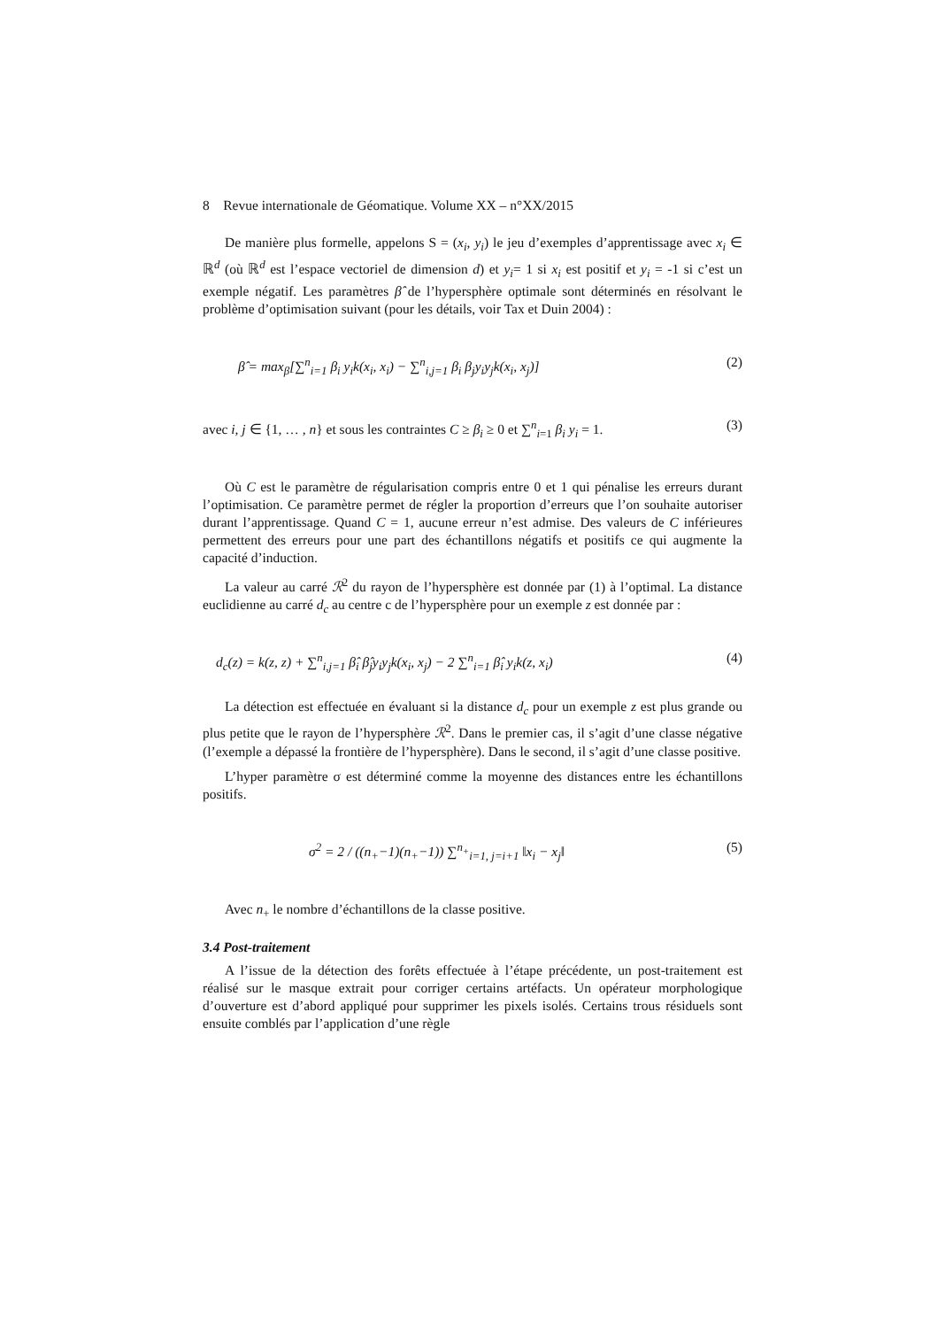8 Revue internationale de Géomatique. Volume XX – n°XX/2015
De manière plus formelle, appelons S = (x<sub>i</sub>, y<sub>i</sub>) le jeu d’exemples d’apprentissage avec x<sub>i</sub> ∈ ℝ<sup>d</sup> (où ℝ<sup>d</sup> est l’espace vectoriel de dimension d) et y<sub>i</sub>= 1 si x<sub>i</sub> est positif et y<sub>i</sub> = -1 si c’est un exemple négatif. Les paramètres β̂ de l’hypersphère optimale sont déterminés en résolvant le problème d’optimisation suivant (pour les détails, voir Tax et Duin 2004) :
β̂ = max<sub>β</sub>[∑<sup>n</sup><sub>i=1</sub> β<sub>i</sub> y<sub>i</sub>k(x<sub>i</sub>, x<sub>i</sub>) − ∑<sup>n</sup><sub>i,j=1</sub> β<sub>i</sub> β<sub>j</sub>y<sub>i</sub>y<sub>j</sub>k(x<sub>i</sub>, x<sub>j</sub>)] (2)
avec i, j ∈ {1, … , n} et sous les contraintes C ≥ β<sub>i</sub> ≥ 0 et ∑<sup>n</sup><sub>i=1</sub> β<sub>i</sub> y<sub>i</sub> = 1. (3)
Où C est le paramètre de régularisation compris entre 0 et 1 qui pénalise les erreurs durant l’optimisation. Ce paramètre permet de régler la proportion d’erreurs que l’on souhaite autoriser durant l’apprentissage. Quand C = 1, aucune erreur n’est admise. Des valeurs de C inférieures permettent des erreurs pour une part des échantillons négatifs et positifs ce qui augmente la capacité d’induction.
La valeur au carré ℛ<sup>2</sup> du rayon de l’hypersphère est donnée par (1) à l’optimal. La distance euclidienne au carré d<sub>c</sub> au centre c de l’hypersphère pour un exemple z est donnée par :
d<sub>c</sub>(z) = k(z, z) + ∑<sup>n</sup><sub>i,j=1</sub> β̂<sub>i</sub> β̂<sub>j</sub>y<sub>i</sub>y<sub>j</sub>k(x<sub>i</sub>, x<sub>j</sub>) − 2 ∑<sup>n</sup><sub>i=1</sub> β̂<sub>i</sub> y<sub>i</sub>k(z, x<sub>i</sub>) (4)
La détection est effectuée en évaluant si la distance d<sub>c</sub> pour un exemple z est plus grande ou plus petite que le rayon de l’hypersphère ℛ<sup>2</sup>. Dans le premier cas, il s’agit d’une classe négative (l’exemple a dépassé la frontière de l’hypersphère). Dans le second, il s’agit d’une classe positive.
L’hyper paramètre σ est déterminé comme la moyenne des distances entre les échantillons positifs.
σ<sup>2</sup> = 2 / ((n<sub>+</sub>−1)(n<sub>+</sub>−1)) ∑<sup>n<sub>+</sub></sup><sub>i=1, j=i+1</sub> ‖x<sub>i</sub> − x<sub>j</sub>‖ (5)
Avec n<sub>+</sub> le nombre d’échantillons de la classe positive.
3.4 Post-traitement
A l’issue de la détection des forêts effectuée à l’étape précédente, un post-traitement est réalisé sur le masque extrait pour corriger certains artéfacts. Un opérateur morphologique d’ouverture est d’abord appliqué pour supprimer les pixels isolés. Certains trous résiduels sont ensuite comblés par l’application d’une règle